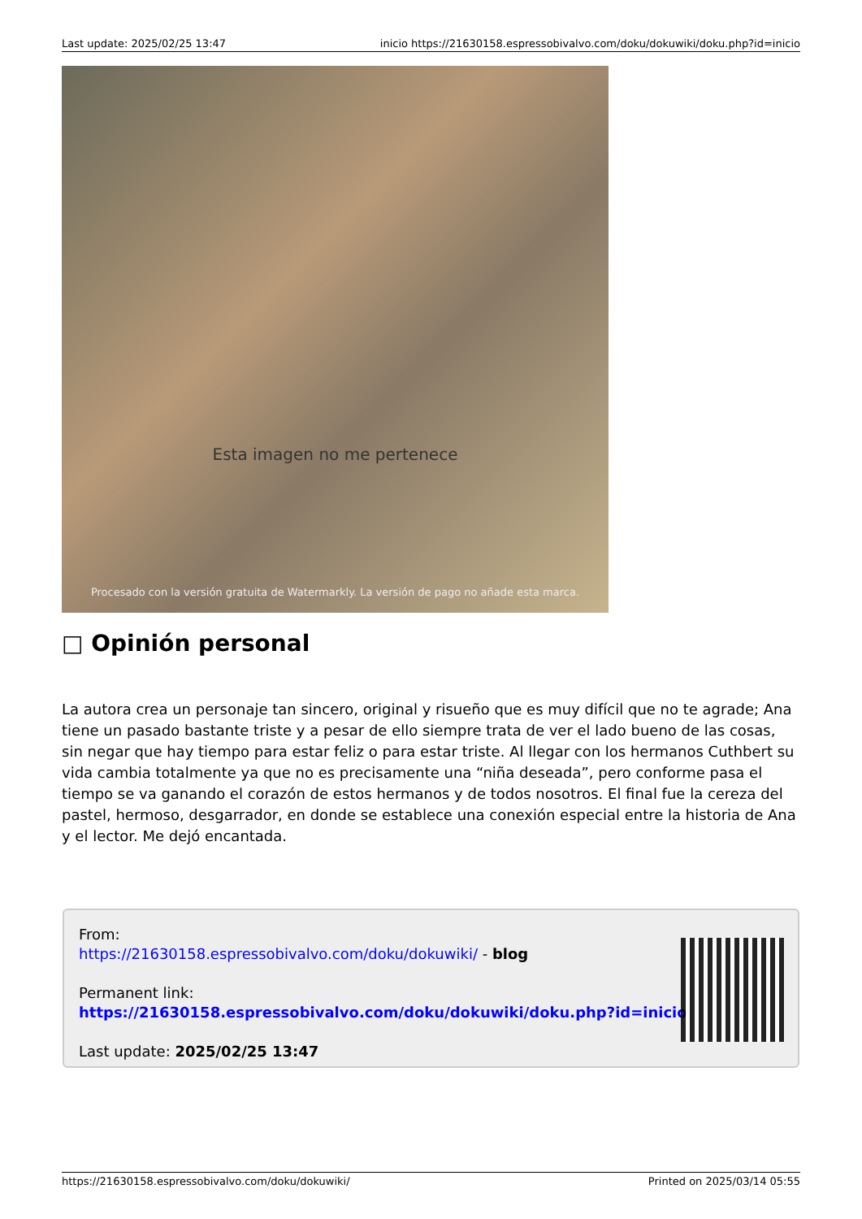Last update: 2025/02/25 13:47 inicio https://21630158.espressobivalvo.com/doku/dokuwiki/doku.php?id=inicio
Esta imagen no me pertenece
Procesado con la versión gratuita de Watermarkly. La versión de pago no añade esta marca.
□ Opinión personal
La autora crea un personaje tan sincero, original y risueño que es muy difícil que no te agrade; Ana tiene un pasado bastante triste y a pesar de ello siempre trata de ver el lado bueno de las cosas, sin negar que hay tiempo para estar feliz o para estar triste. Al llegar con los hermanos Cuthbert su vida cambia totalmente ya que no es precisamente una “niña deseada”, pero conforme pasa el tiempo se va ganando el corazón de estos hermanos y de todos nosotros. El final fue la cereza del pastel, hermoso, desgarrador, en donde se establece una conexión especial entre la historia de Ana y el lector. Me dejó encantada.
From:
https://21630158.espressobivalvo.com/doku/dokuwiki/ - blog
Permanent link:
https://21630158.espressobivalvo.com/doku/dokuwiki/doku.php?id=inicio
Last update: 2025/02/25 13:47
https://21630158.espressobivalvo.com/doku/dokuwiki/ Printed on 2025/03/14 05:55